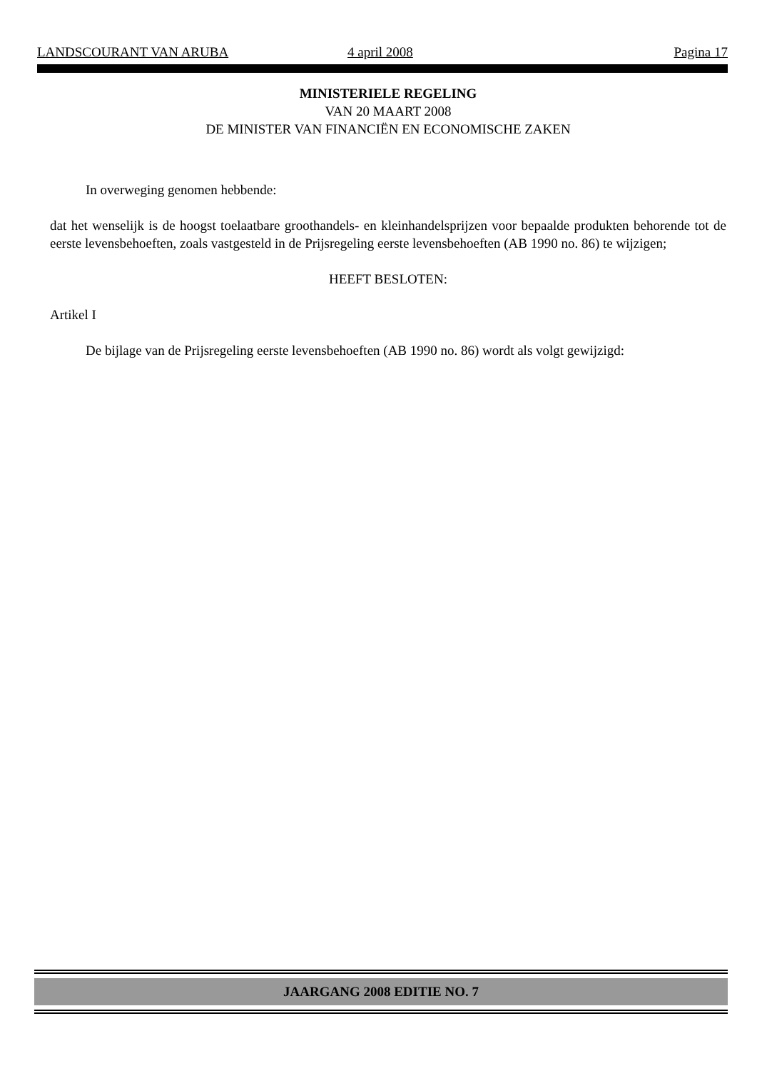LANDSCOURANT VAN ARUBA 4 april 2008 Pagina 17
MINISTERIELE REGELING
VAN 20 MAART 2008
DE MINISTER VAN FINANCIËN EN ECONOMISCHE ZAKEN
In overweging genomen hebbende:
dat het wenselijk is de hoogst toelaatbare groothandels- en kleinhandelsprijzen voor bepaalde produkten behorende tot de eerste levensbehoeften, zoals vastgesteld in de Prijsregeling eerste levensbehoeften (AB 1990 no. 86) te wijzigen;
HEEFT BESLOTEN:
Artikel I
De bijlage van de Prijsregeling eerste levensbehoeften (AB 1990 no. 86) wordt als volgt gewijzigd:
JAARGANG 2008 EDITIE NO. 7